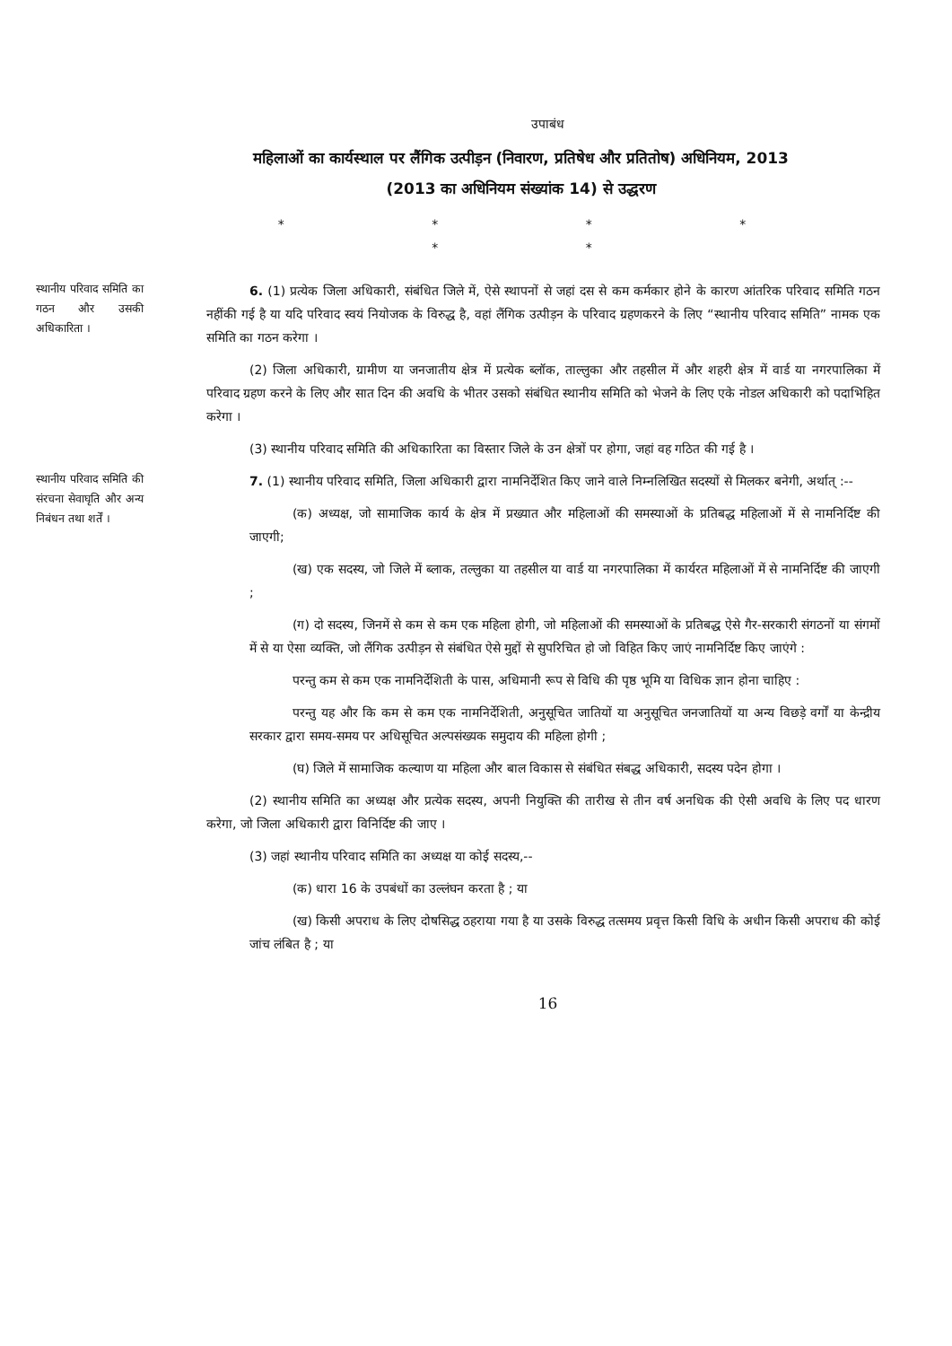उपाबंध
महिलाओं का कार्यस्थाल पर लैंगिक उत्पीड़न (निवारण, प्रतिषेध और प्रतितोष) अधिनियम, 2013 (2013 का अधिनियम संख्यांक 14) से उद्धरण
* * * * * *
स्थानीय परिवाद समिति का गठन और उसकी अधिकारिता ।
6. (1) प्रत्येक जिला अधिकारी, संबंधित जिले में, ऐसे स्थापनों से जहां दस से कम कर्मकार होने के कारण आंतरिक परिवाद समिति गठन नहींकी गई है या यदि परिवाद स्वयं नियोजक के विरुद्ध है, वहां लैंगिक उत्पीड़न के परिवाद ग्रहणकरने के लिए “स्थानीय परिवाद समिति” नामक एक समिति का गठन करेगा ।
(2) जिला अधिकारी, ग्रामीण या जनजातीय क्षेत्र में प्रत्येक ब्लॉक, ताल्लुका और तहसील में और शहरी क्षेत्र में वार्ड या नगरपालिका में परिवाद ग्रहण करने के लिए और सात दिन की अवधि के भीतर उसको संबंधित स्थानीय समिति को भेजने के लिए एके नोडल अधिकारी को पदाभिहित करेगा ।
(3) स्थानीय परिवाद समिति की अधिकारिता का विस्तार जिले के उन क्षेत्रों पर होगा, जहां वह गठित की गई है ।
स्थानीय परिवाद समिति की संरचना सेवाघृति और अन्य निबंधन तथा शर्तें ।
7. (1) स्थानीय परिवाद समिति, जिला अधिकारी द्वारा नामनिर्देशित किए जाने वाले निम्नलिखित सदस्यों से मिलकर बनेगी, अर्थात् :--
(क) अध्यक्ष, जो सामाजिक कार्य के क्षेत्र में प्रख्यात और महिलाओं की समस्याओं के प्रतिबद्ध महिलाओं में से नामनिर्दिष्ट की जाएगी;
(ख) एक सदस्य, जो जिले में ब्लाक, तल्लुका या तहसील या वार्ड या नगरपालिका में कार्यरत महिलाओं में से नामनिर्दिष्ट की जाएगी ;
(ग) दो सदस्य, जिनमें से कम से कम एक महिला होगी, जो महिलाओं की समस्याओं के प्रतिबद्ध ऐसे गैर-सरकारी संगठनों या संगमों में से या ऐसा व्यक्ति, जो लैंगिक उत्पीड़न से संबंधित ऐसे मुद्दों से सुपरिचित हो जो विहित किए जाएं नामनिर्दिष्ट किए जाएंगे :
परन्तु कम से कम एक नामनिर्देशिती के पास, अधिमानी रूप से विधि की पृष्ठ भूमि या विधिक ज्ञान होना चाहिए :
परन्तु यह और कि कम से कम एक नामनिर्देशिती, अनुसूचित जातियों या अनुसूचित जनजातियों या अन्य विछड़े वर्गों या केन्द्रीय सरकार द्वारा समय-समय पर अधिसूचित अल्पसंख्यक समुदाय की महिला होगी ;
(घ) जिले में सामाजिक कल्याण या महिला और बाल विकास से संबंधित संबद्ध अधिकारी, सदस्य पदेन होगा ।
(2) स्थानीय समिति का अध्यक्ष और प्रत्येक सदस्य, अपनी नियुक्ति की तारीख से तीन वर्ष अनधिक की ऐसी अवधि के लिए पद धारण करेगा, जो जिला अधिकारी द्वारा विनिर्दिष्ट की जाए ।
(3) जहां स्थानीय परिवाद समिति का अध्यक्ष या कोई सदस्य,--
(क) धारा 16 के उपबंधों का उल्लंघन करता है ; या
(ख) किसी अपराध के लिए दोषसिद्ध ठहराया गया है या उसके विरुद्ध तत्समय प्रवृत्त किसी विधि के अधीन किसी अपराध की कोई जांच लंबित है ; या
16